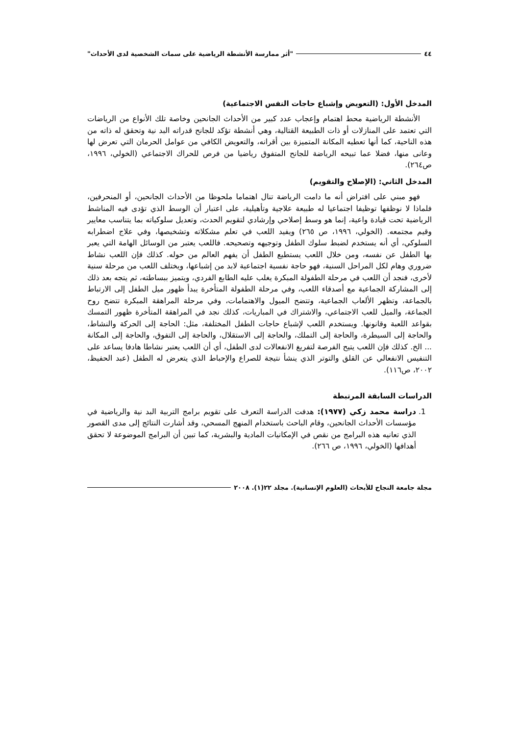٤٤ "أثر ممارسة الأنشطة الرياضية على سمات الشخصية لدى الأحداث"
المدخل الأول: (التعويض وإشباع حاجات النفس الاجتماعية)
الأنشطة الرياضية محط اهتمام وإعجاب عدد كبير من الأحداث الجانحين وخاصة تلك الأنواع من الرياضات التي تعتمد على المنازلات أو ذات الطبيعة القتالية، وهي أنشطة تؤكد للجانح قدراته البد نية وتحقق له ذاته من هذه الناحية، كما أنها تعطيه المكانة المتميزة بين أقرانه، والتعويض الكافي من عوامل الحرمان التي تعرض لها وعانى منها، فضلا عما تبيحه الرياضة للجانح المتفوق رياضيا من فرص للحراك الاجتماعي (الخولي، ١٩٩٦، ص٢٦٤).
المدخل الثاني: (الإصلاح والتقويم)
فهو مبني على افتراض أنه ما دامت الرياضة تنال اهتماما ملحوظا من الأحداث الجانحين، أو المنحرفين، فلماذا لا نوظفها توظيفا اجتماعيا له طبيعة علاجية وتأهيلية، على اعتبار أن الوسط الذي تؤدى فيه المناشط الرياضية تحت قيادة واعية، إنما هو وسط إصلاحي وإرشادي لتقويم الحدث، وتعديل سلوكياته بما يتناسب معايير وقيم مجتمعه. (الخولي، ١٩٩٦، ص ٢٦٥) ويفيد اللعب في تعلم مشكلاته وتشخيصها، وفي علاج اضطرابه السلوكي، أي أنه يستخدم لضبط سلوك الطفل وتوجيهه وتصحيحه. فاللعب يعتبر من الوسائل الهامة التي يعبر بها الطفل عن نفسه، ومن خلال اللعب يستطيع الطفل أن يفهم العالم من حوله. كذلك فإن اللعب نشاط ضروري وهام لكل المراحل السنية، فهو حاجة نفسية اجتماعية لابد من إشباعها، ويختلف اللعب من مرحلة سنية لأخرى، فنجد أن اللعب في مرحلة الطفولة المبكرة يغلب عليه الطابع الفردي، ويتميز ببساطته، ثم يتجه بعد ذلك إلى المشاركة الجماعية مع أصدقاء اللعب، وفي مرحلة الطفولة المتأخرة يبدأ ظهور ميل الطفل إلى الارتباط بالجماعة، وتظهر الألعاب الجماعية، وتتضح الميول والاهتمامات، وفي مرحلة المراهقة المبكرة تتضح روح الجماعة، والميل للعب الاجتماعي، والاشتراك في المباريات، كذلك نجد في المراهقة المتأخرة ظهور التمسك بقواعد اللعبة وقانونها. ويستخدم اللعب لإشباع حاجات الطفل المختلفة، مثل: الحاجة إلى الحركة والنشاط، والحاجة إلى السيطرة، والحاجة إلى التملك، والحاجة إلى الاستقلال، والحاجة إلى التفوق، والحاجة إلى المكانة ... الخ. كذلك فإن اللعب يتيح الفرصة لتفريغ الانفعالات لدى الطفل، أي أن اللعب يعتبر نشاطا هادفا يساعد على التنفيس الانفعالي عن القلق والتوتر الذي ينشأ نتيجة للصراع والإحباط الذي يتعرض له الطفل (عبد الحفيظ، ٢٠٠٢، ص١١٦).
الدراسات السابقة المرتبطة
1. دراسة محمد زكي (١٩٧٧): هدفت الدراسة التعرف على تقويم برامج التربية البد نية والرياضية في مؤسسات الأحداث الجانحين، وقام الباحث باستخدام المنهج المسحي، وقد أشارت النتائج إلى مدى القصور الذي تعانيه هذه البرامج من نقص في الإمكانيات المادية والبشرية، كما تبين أن البرامج الموضوعة لا تحقق أهدافها (الخولي، ١٩٩٦، ص ٢٦٦).
مجلة جامعة النجاح للأبحاث (العلوم الإنسانية). مجلد ٢٢(١). ٢٠٠٨